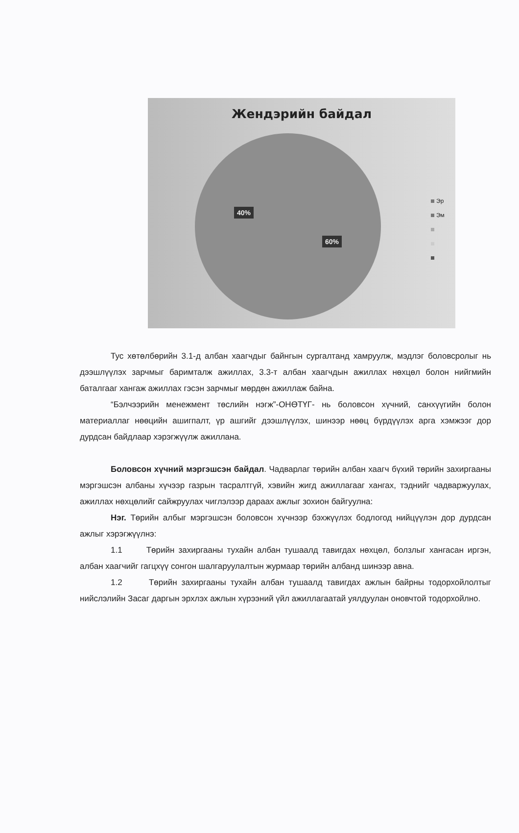Жендэрийн байдал
40%
60%
Эр
Эм
Тус хөтөлбөрийн 3.1-д албан хаагчдыг байнгын сургалтанд хамруулж, мэдлэг боловсролыг нь дээшлүүлэх зарчмыг баримталж ажиллах, 3.3-т албан хаагчдын ажиллах нөхцөл болон нийгмийн баталгааг хангаж ажиллах гэсэн зарчмыг мөрдөн ажиллаж байна.
“Бэлчээрийн менежмент төслийн нэгж”-ОНӨТҮГ- нь боловсон хүчний, санхүүгийн болон материаллаг нөөцийн ашигпалт, үр ашгийг дээшлүүлэх, шинээр нөөц бүрдүүлэх арга хэмжээг дор дурдсан байдлаар хэрэгжүүлж ажиллана.
Боловсон хүчний мэргэшсэн байдал. Чадварлаг төрийн албан хаагч бүхий төрийн захиргааны мэргэшсэн албаны хүчээр газрын тасралтгүй, хэвийн жигд ажиллагааг хангах, тэднийг чадваржуулах, ажиллах нөхцөлийг сайжруулах чиглэлээр дараах ажлыг зохион байгуулна:
Нэг. Төрийн албыг мэргэшсэн боловсон хүчнээр бэхжүүлэх бодлогод нийцүүлэн дор дурдсан ажлыг хэрэгжүүлнэ:
1.1 Төрийн захиргааны тухайн албан тушаалд тавигдах нөхцөл, болзлыг хангасан иргэн, албан хаагчийг гагцхүү сонгон шалгаруулалтын журмаар төрийн албанд шинээр авна.
1.2 Төрийн захиргааны тухайн албан тушаалд тавигдах ажлын байрны тодорхойлолтыг нийслэлийн Засаг даргын эрхлэх ажлын хүрээний үйл ажиллагаатай уялдуулан оновчтой тодорхойлно.